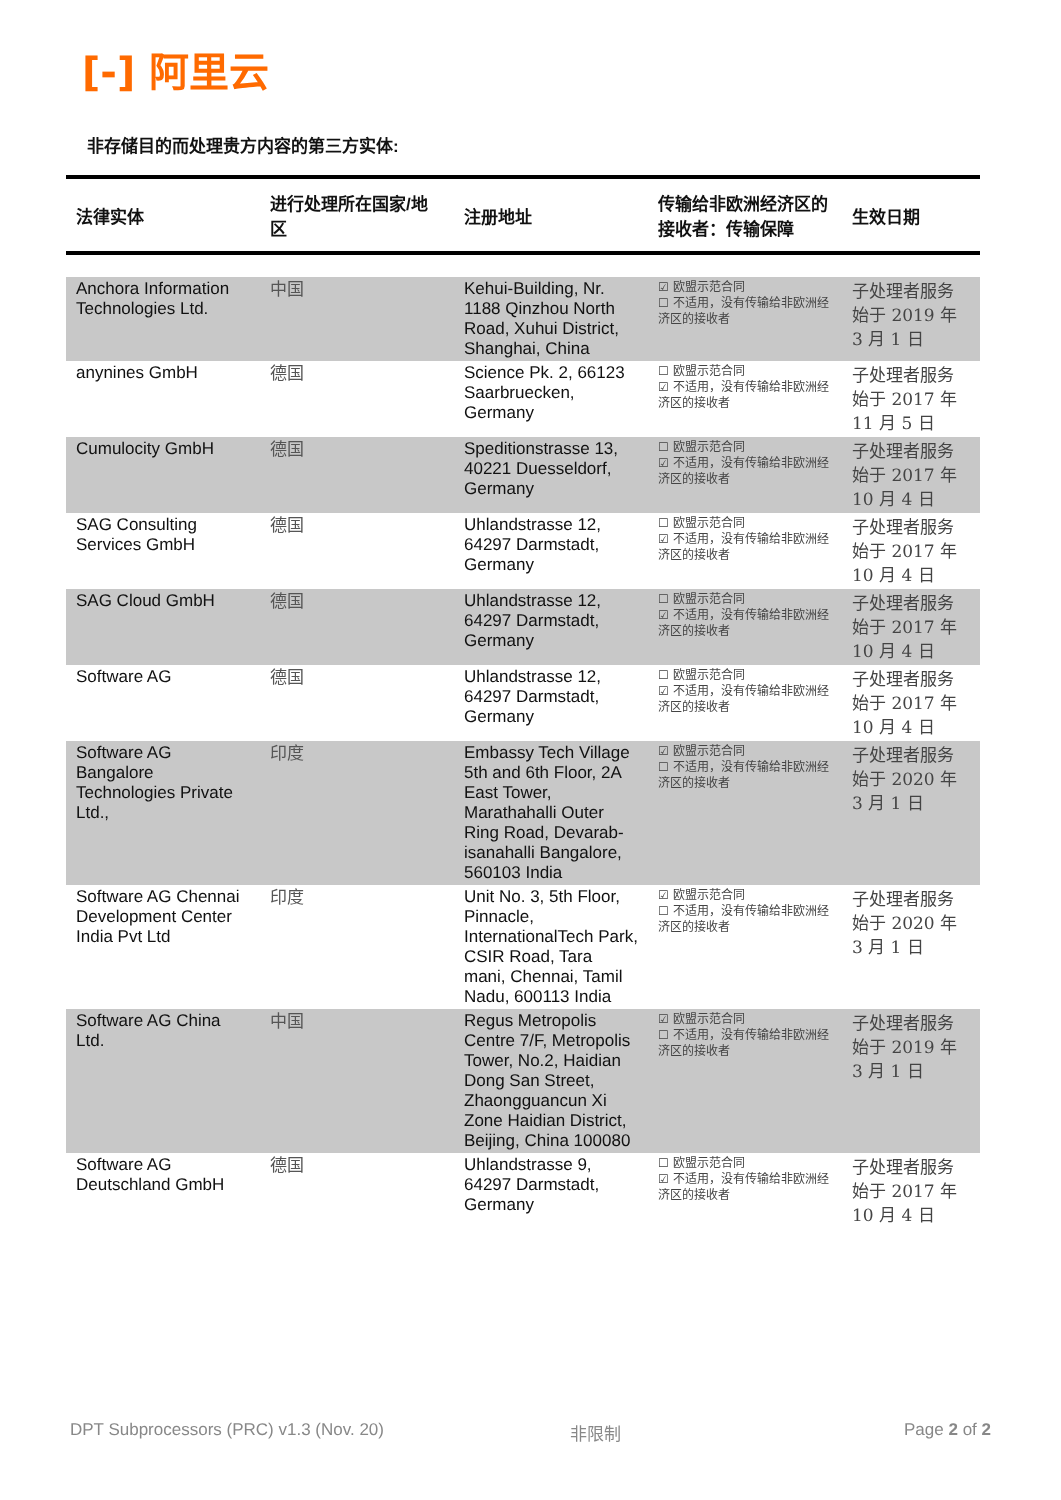[-] 阿里云
非存储目的而处理贵方内容的第三方实体:
| 法律实体 | 进行处理所在国家/地区 | 注册地址 | 传输给非欧洲经济区的接收者：传输保障 | 生效日期 |
| --- | --- | --- | --- | --- |
| Anchora Information Technologies Ltd. | 中国 | Kehui-Building, Nr. 1188 Qinzhou North Road, Xuhui District, Shanghai, China | ☑ 欧盟示范合同 ☐ 不适用，没有传输给非欧洲经济区的接收者 | 子处理者服务始于 2019 年 3 月 1 日 |
| anynines GmbH | 德国 | Science Pk. 2, 66123 Saarbruecken, Germany | ☐ 欧盟示范合同 ☑ 不适用，没有传输给非欧洲经济区的接收者 | 子处理者服务始于 2017 年 11 月 5 日 |
| Cumulocity GmbH | 德国 | Speditionstrasse 13, 40221 Duesseldorf, Germany | ☐ 欧盟示范合同 ☑ 不适用，没有传输给非欧洲经济区的接收者 | 子处理者服务始于 2017 年 10 月 4 日 |
| SAG Consulting Services GmbH | 德国 | Uhlandstrasse 12, 64297 Darmstadt, Germany | ☐ 欧盟示范合同 ☑ 不适用，没有传输给非欧洲经济区的接收者 | 子处理者服务始于 2017 年 10 月 4 日 |
| SAG Cloud GmbH | 德国 | Uhlandstrasse 12, 64297 Darmstadt, Germany | ☐ 欧盟示范合同 ☑ 不适用，没有传输给非欧洲经济区的接收者 | 子处理者服务始于 2017 年 10 月 4 日 |
| Software AG | 德国 | Uhlandstrasse 12, 64297 Darmstadt, Germany | ☐ 欧盟示范合同 ☑ 不适用，没有传输给非欧洲经济区的接收者 | 子处理者服务始于 2017 年 10 月 4 日 |
| Software AG Bangalore Technologies Private Ltd., | 印度 | Embassy Tech Village 5th and 6th Floor, 2A East Tower, Marathahalli Outer Ring Road, Devarab-isanahalli Bangalore, 560103 India | ☑ 欧盟示范合同 ☐ 不适用，没有传输给非欧洲经济区的接收者 | 子处理者服务始于 2020 年 3 月 1 日 |
| Software AG Chennai Development Center India Pvt Ltd | 印度 | Unit No. 3, 5th Floor, Pinnacle, InternationalTech Park, CSIR Road, Tara mani, Chennai, Tamil Nadu, 600113 India | ☑ 欧盟示范合同 ☐ 不适用，没有传输给非欧洲经济区的接收者 | 子处理者服务始于 2020 年 3 月 1 日 |
| Software AG China Ltd. | 中国 | Regus Metropolis Centre 7/F, Metropolis Tower, No.2, Haidian Dong San Street, Zhaongguancun Xi Zone Haidian District, Beijing, China 100080 | ☑ 欧盟示范合同 ☐ 不适用，没有传输给非欧洲经济区的接收者 | 子处理者服务始于 2019 年 3 月 1 日 |
| Software AG Deutschland GmbH | 德国 | Uhlandstrasse 9, 64297 Darmstadt, Germany | ☐ 欧盟示范合同 ☑ 不适用，没有传输给非欧洲经济区的接收者 | 子处理者服务始于 2017 年 10 月 4 日 |
DPT Subprocessors (PRC) v1.3 (Nov. 20)
非限制 Page 2 of 2